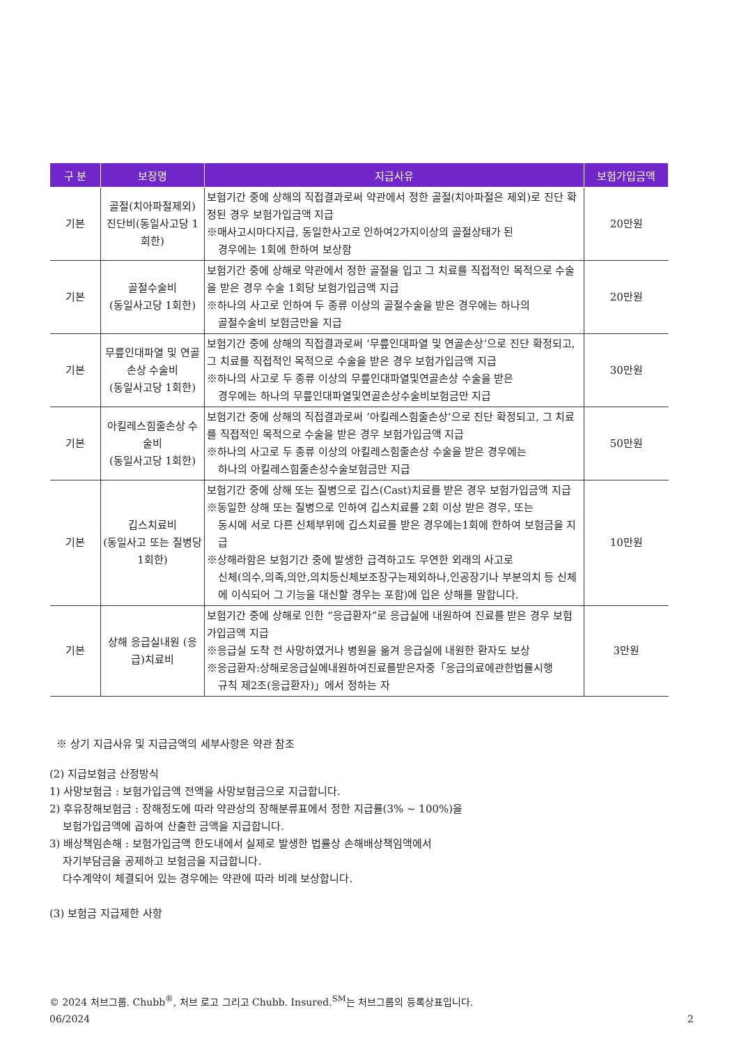| 구 분 | 보장명 | 지급사유 | 보험가입금액 |
| --- | --- | --- | --- |
| 기본 | 골절(치아파절제외) 진단비(동일사고당 1회한) | 보험기간 중에 상해의 직접결과로써 약관에서 정한 골절(치아파절은 제외)로 진단 확정된 경우 보험가입금액 지급 ※매사고시마다지급, 동일한사고로 인하여2가지이상의 골절상태가 된 경우에는 1회에 한하여 보상함 | 20만원 |
| 기본 | 골절수술비 (동일사고당 1회한) | 보험기간 중에 상해로 약관에서 정한 골절을 입고 그 치료를 직접적인 목적으로 수술을 받은 경우 수술 1회당 보험가입금액 지급 ※하나의 사고로 인하여 두 종류 이상의 골절수술을 받은 경우에는 하나의 골절수술비 보험금만을 지급 | 20만원 |
| 기본 | 무릎인대파열 및 연골손상 수술비 (동일사고당 1회한) | 보험기간 중에 상해의 직접결과로써 ‘무릎인대파열 및 연골손상’으로 진단 확정되고, 그 치료를 직접적인 목적으로 수술을 받은 경우 보험가입금액 지급 ※하나의 사고로 두 종류 이상의 무릎인대파열및연골손상 수술을 받은 경우에는 하나의 무릎인대파열및연골손상수술비보험금만 지급 | 30만원 |
| 기본 | 아킬레스힘줄손상 수술비 (동일사고당 1회한) | 보험기간 중에 상해의 직접결과로써 ‘아킬레스힘줄손상’으로 진단 확정되고, 그 치료를 직접적인 목적으로 수술을 받은 경우 보험가입금액 지급 ※하나의 사고로 두 종류 이상의 아킬레스힘줄손상 수술을 받은 경우에는 하나의 아킬레스힘줄손상수술보험금만 지급 | 50만원 |
| 기본 | 깁스치료비 (동일사고 또는 질병당 1회한) | 보험기간 중에 상해 또는 질병으로 깁스(Cast)치료를 받은 경우 보험가입금액 지급 ※동일한 상해 또는 질병으로 인하여 깁스치료를 2회 이상 받은 경우, 또는 동시에 서로 다른 신체부위에 깁스치료를 받은 경우에는1회에 한하여 보험금을 지급 ※상해라함은 보험기간 중에 발생한 급격하고도 우연한 외래의 사고로 신체(의수,의족,의안,의치등신체보조장구는제외하나,인공장기나 부분의치 등 신체에 이식되어 그 기능을 대신할 경우는 포함)에 입은 상해를 말합니다. | 10만원 |
| 기본 | 상해 응급실내원 (응급)치료비 | 보험기간 중에 상해로 인한 “응급환자”로 응급실에 내원하여 진료를 받은 경우 보험가입금액 지급 ※응급실 도착 전 사망하였거나 병원을 옮겨 응급실에 내원한 환자도 보상 ※응급환자:상해로응급실에내원하여진료를받은자중「응급의료에관한법률시행 규칙 제2조(응급환자)」에서 정하는 자 | 3만원 |
※ 상기 지급사유 및 지급금액의 세부사항은 약관 참조
(2) 지급보험금 산정방식
1) 사망보험금 : 보험가입금액 전액을 사망보험금으로 지급합니다.
2) 후유장해보험금 : 장해정도에 따라 약관상의 장해분류표에서 정한 지급률(3% ~ 100%)을
보험가입금액에 곱하여 산출한 금액을 지급합니다.
3) 배상책임손해 : 보험가입금액 한도내에서 실제로 발생한 법률상 손해배상책임액에서
자기부담금을 공제하고 보험금을 지급합니다.
다수계약이 체결되어 있는 경우에는 약관에 따라 비례 보상합니다.
(3) 보험금 지급제한 사항
© 2024 처브그룹. Chubb<sup>®</sup>, 처브 로고 그리고 Chubb. Insured.<sup>SM</sup>는 처브그룹의 등록상표입니다.
06/2024 2